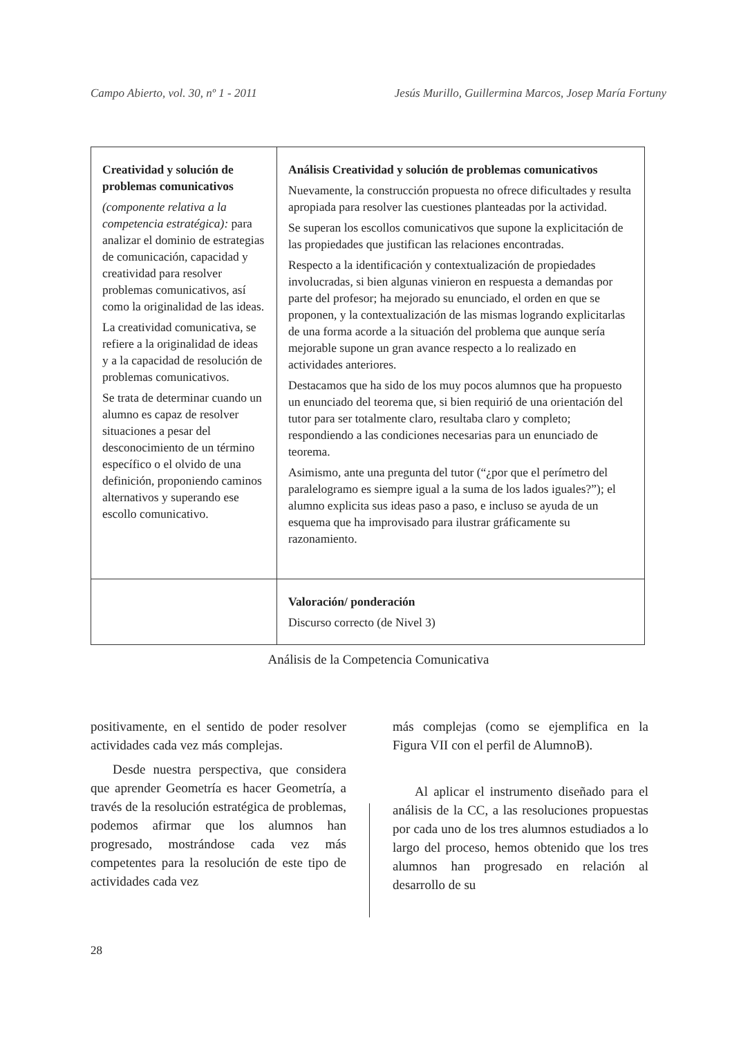Campo Abierto, vol. 30, nº 1 - 2011 Jesús Murillo, Guillermina Marcos, Josep María Fortuny
| Creatividad y solución de problemas comunicativos (componente relativa a la competencia estratégica): para analizar el dominio de estrategias de comunicación, capacidad y creatividad para resolver problemas comunicativos, así como la originalidad de las ideas. La creatividad comunicativa, se refiere a la originalidad de ideas y a la capacidad de resolución de problemas comunicativos. Se trata de determinar cuando un alumno es capaz de resolver situaciones a pesar del desconocimiento de un término específico o el olvido de una definición, proponiendo caminos alternativos y superando ese escollo comunicativo. | Análisis Creatividad y solución de problemas comunicativos Nuevamente, la construcción propuesta no ofrece dificultades y resulta apropiada para resolver las cuestiones planteadas por la actividad. Se superan los escollos comunicativos que supone la explicitación de las propiedades que justifican las relaciones encontradas. Respecto a la identificación y contextualización de propiedades involucradas, si bien algunas vinieron en respuesta a demandas por parte del profesor; ha mejorado su enunciado, el orden en que se proponen, y la contextualización de las mismas logrando explicitarlas de una forma acorde a la situación del problema que aunque sería mejorable supone un gran avance respecto a lo realizado en actividades anteriores. Destacamos que ha sido de los muy pocos alumnos que ha propuesto un enunciado del teorema que, si bien requirió de una orientación del tutor para ser totalmente claro, resultaba claro y completo; respondiendo a las condiciones necesarias para un enunciado de teorema. Asimismo, ante una pregunta del tutor (“¿por que el perímetro del paralelogramo es siempre igual a la suma de los lados iguales?”); el alumno explicita sus ideas paso a paso, e incluso se ayuda de un esquema que ha improvisado para ilustrar gráficamente su razonamiento. |
| | Valoración/ ponderación Discurso correcto (de Nivel 3) |
Análisis de la Competencia Comunicativa
positivamente, en el sentido de poder resolver actividades cada vez más complejas.
Desde nuestra perspectiva, que considera que aprender Geometría es hacer Geometría, a través de la resolución estratégica de problemas, podemos afirmar que los alumnos han progresado, mostrándose cada vez más competentes para la resolución de este tipo de actividades cada vez
más complejas (como se ejemplifica en la Figura VII con el perfil de AlumnoB).
Al aplicar el instrumento diseñado para el análisis de la CC, a las resoluciones propuestas por cada uno de los tres alumnos estudiados a lo largo del proceso, hemos obtenido que los tres alumnos han progresado en relación al desarrollo de su
28